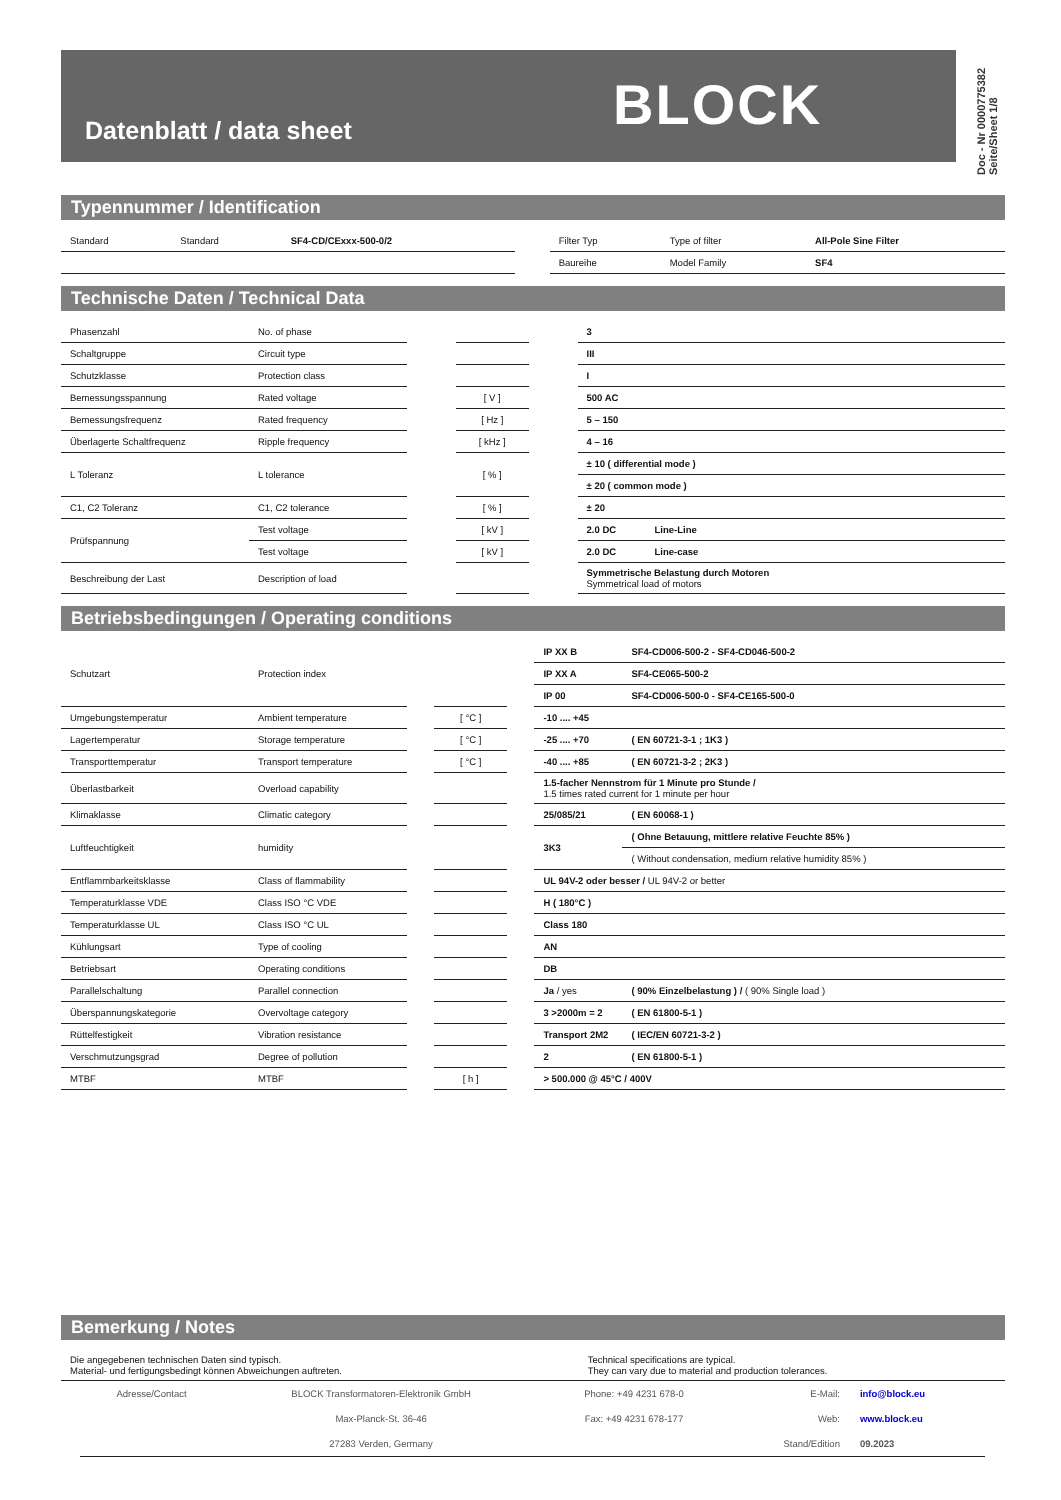Datenblatt / data sheet BLOCK
Doc - Nr 0000775382 Seite/Sheet 1/8
Typennummer / Identification
| Standard | Standard | SF4-CD/CExxx-500-0/2 | | Filter Typ | Type of filter | All-Pole Sine Filter |
| | | | | Baureihe | Model Family | SF4 |
Technische Daten / Technical Data
| Phasenzahl | No. of phase | | | | 3 | |
| Schaltgruppe | Circuit type | | | | III | |
| Schutzklasse | Protection class | | | | I | |
| Bemessungsspannung | Rated voltage | | [ V ] | | 500 AC | |
| Bemessungsfrequenz | Rated frequency | | [ Hz ] | | 5 – 150 | |
| Überlagerte Schaltfrequenz | Ripple frequency | | [ kHz ] | | 4 – 16 | |
| L Toleranz | L tolerance | | [ % ] | | ± 10 ( differential mode ) | |
| | | | | | ± 20 ( common mode ) | |
| C1, C2 Toleranz | C1, C2 tolerance | | [ % ] | | ± 20 | |
| Prüfspannung | Test voltage | | [ kV ] | | 2.0 DC | Line-Line |
| | Test voltage | | [ kV ] | | 2.0 DC | Line-case |
| Beschreibung der Last | Description of load | | | | Symmetrische Belastung durch Motoren Symmetrical load of motors | |
Betriebsbedingungen / Operating conditions
| Schutzart | Protection index | | | | IP XX B | SF4-CD006-500-2 - SF4-CD046-500-2 |
| | | | | | IP XX A | SF4-CE065-500-2 |
| | | | | | IP 00 | SF4-CD006-500-0 - SF4-CE165-500-0 |
| Umgebungstemperatur | Ambient temperature | | [ °C ] | | -10 .... +45 | |
| Lagertemperatur | Storage temperature | | [ °C ] | | -25 .... +70 | ( EN 60721-3-1 ; 1K3 ) |
| Transporttemperatur | Transport temperature | | [ °C ] | | -40 .... +85 | ( EN 60721-3-2 ; 2K3 ) |
| Überlastbarkeit | Overload capability | | | | 1.5-facher Nennstrom für 1 Minute pro Stunde / 1.5 times rated current for 1 minute per hour | |
| Klimaklasse | Climatic category | | | | 25/085/21 | ( EN 60068-1 ) |
| Luftfeuchtigkeit | humidity | | | | 3K3 | ( Ohne Betauung, mittlere relative Feuchte 85% ) |
| | | | | | | ( Without condensation, medium relative humidity 85% ) |
| Entflammbarkeitsklasse | Class of flammability | | | | UL 94V-2 oder besser / UL 94V-2 or better | |
| Temperaturklasse VDE | Class ISO °C VDE | | | | H ( 180°C ) | |
| Temperaturklasse UL | Class ISO °C UL | | | | Class 180 | |
| Kühlungsart | Type of cooling | | | | AN | |
| Betriebsart | Operating conditions | | | | DB | |
| Parallelschaltung | Parallel connection | | | | Ja / yes | ( 90% Einzelbelastung ) / ( 90% Single load ) |
| Überspannungskategorie | Overvoltage category | | | | 3 >2000m = 2 | ( EN 61800-5-1 ) |
| Rüttelfestigkeit | Vibration resistance | | | | Transport 2M2 | ( IEC/EN 60721-3-2 ) |
| Verschmutzungsgrad | Degree of pollution | | | | 2 | ( EN 61800-5-1 ) |
| MTBF | MTBF | | [ h ] | | > 500.000 @ 45°C / 400V | |
Bemerkung / Notes
| Die angegebenen technischen Daten sind typisch. Material- und fertigungsbedingt können Abweichungen auftreten. | | Technical specifications are typical. They can vary due to material and production tolerances. |
| Adresse/Contact | BLOCK Transformatoren-Elektronik GmbH | Phone: +49 4231 678-0 | E-Mail: | info@block.eu |
| | Max-Planck-St. 36-46 | Fax: +49 4231 678-177 | Web: | www.block.eu |
| | 27283 Verden, Germany | | Stand/Edition | 09.2023 |